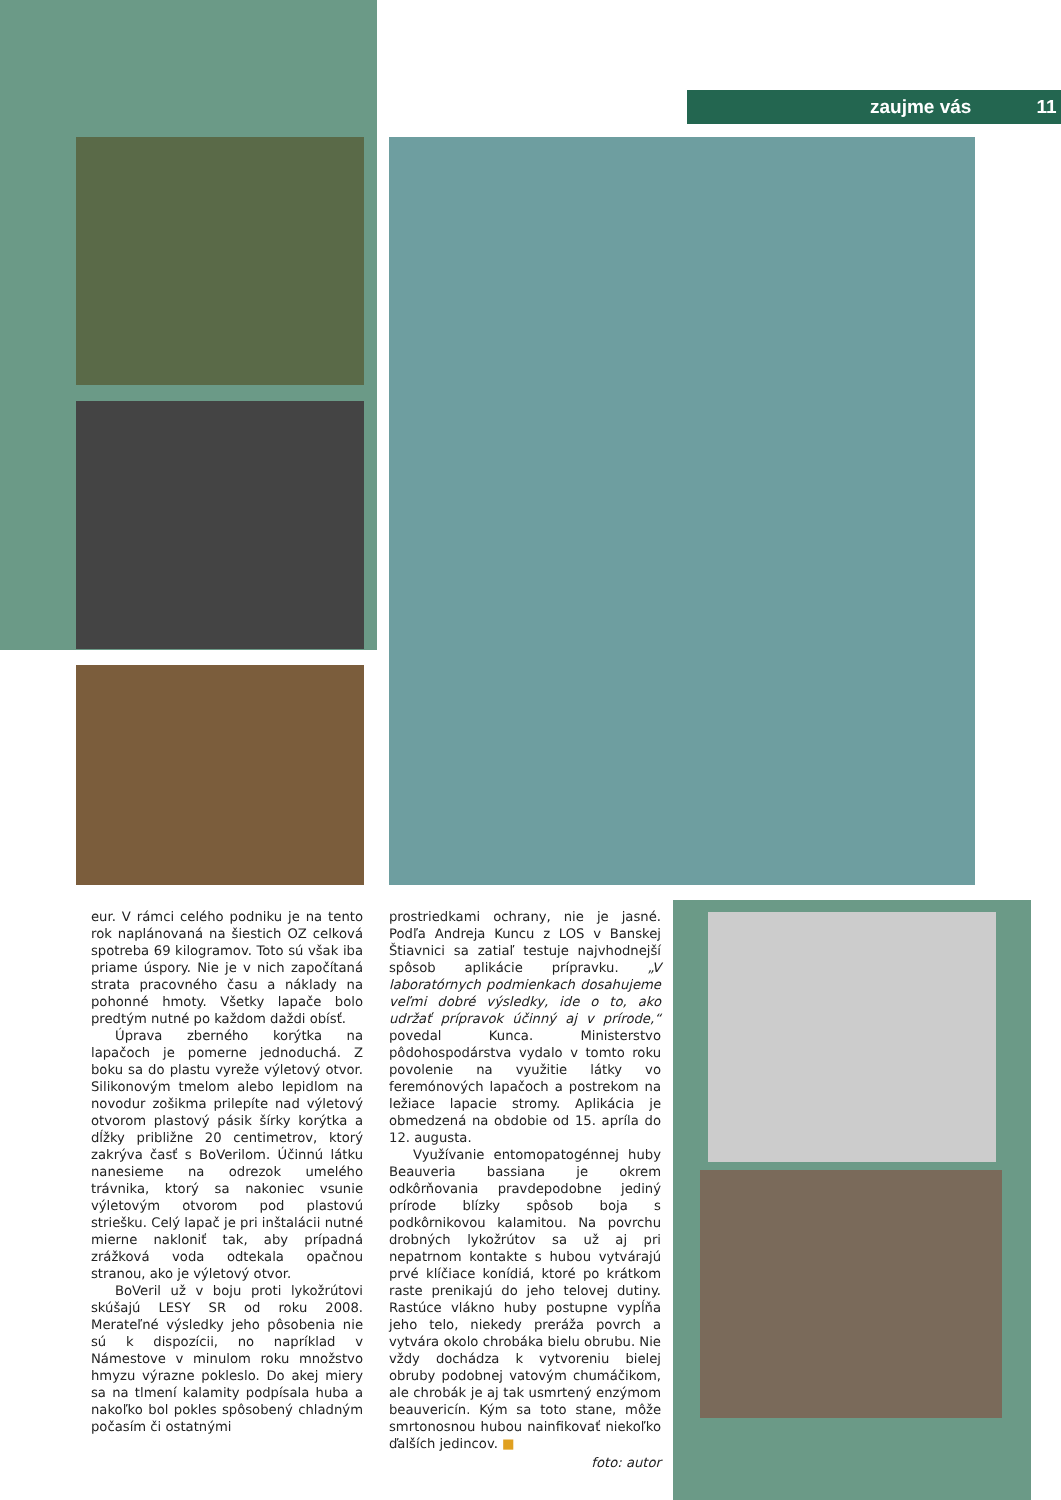zaujme vás 11
eur. V rámci celého podniku je na tento rok naplánovaná na šiestich OZ celková spotreba 69 kilogramov. Toto sú však iba priame úspory. Nie je v nich započítaná strata pracovného času a náklady na pohonné hmoty. Všetky lapače bolo predtým nutné po každom daždi obísť.
Úprava zberného korýtka na lapačoch je pomerne jednoduchá. Z boku sa do plastu vyreže výletový otvor. Silikonovým tmelom alebo lepidlom na novodur zošikma prilepíte nad výletový otvorom plastový pásik šírky korýtka a dĺžky približne 20 centimetrov, ktorý zakrýva časť s BoVerilom. Účinnú látku nanesieme na odrezok umelého trávnika, ktorý sa nakoniec vsunie výletovým otvorom pod plastovú striešku. Celý lapač je pri inštalácii nutné mierne nakloniť tak, aby prípadná zrážková voda odtekala opačnou stranou, ako je výletový otvor.
BoVeril už v boju proti lykožrútovi skúšajú LESY SR od roku 2008. Merateľné výsledky jeho pôsobenia nie sú k dispozícii, no napríklad v Námestove v minulom roku množstvo hmyzu výrazne pokleslo. Do akej miery sa na tlmení kalamity podpísala huba a nakoľko bol pokles spôsobený chladným počasím či ostatnými
prostriedkami ochrany, nie je jasné. Podľa Andreja Kuncu z LOS v Banskej Štiavnici sa zatiaľ testuje najvhodnejší spôsob aplikácie prípravku. „V laboratórnych podmienkach dosahujeme veľmi dobré výsledky, ide o to, ako udržať prípravok účinný aj v prírode,“ povedal Kunca. Ministerstvo pôdohospodárstva vydalo v tomto roku povolenie na využitie látky vo feremónových lapačoch a postrekom na ležiace lapacie stromy. Aplikácia je obmedzená na obdobie od 15. apríla do 12. augusta.
Využívanie entomopatogénnej huby Beauveria bassiana je okrem odkôrňovania pravdepodobne jediný prírode blízky spôsob boja s podkôrnikovou kalamitou. Na povrchu drobných lykožrútov sa už aj pri nepatrnom kontakte s hubou vytvárajú prvé klíčiace konídiá, ktoré po krátkom raste prenikajú do jeho telovej dutiny. Rastúce vlákno huby postupne vypĺňa jeho telo, niekedy preráža povrch a vytvára okolo chrobáka bielu obrubu. Nie vždy dochádza k vytvoreniu bielej obruby podobnej vatovým chumáčikom, ale chrobák je aj tak usmrtený enzýmom beauvericín. Kým sa toto stane, môže smrtonosnou hubou nainfikovať niekoľko ďalších jedincov. ■
foto: autor